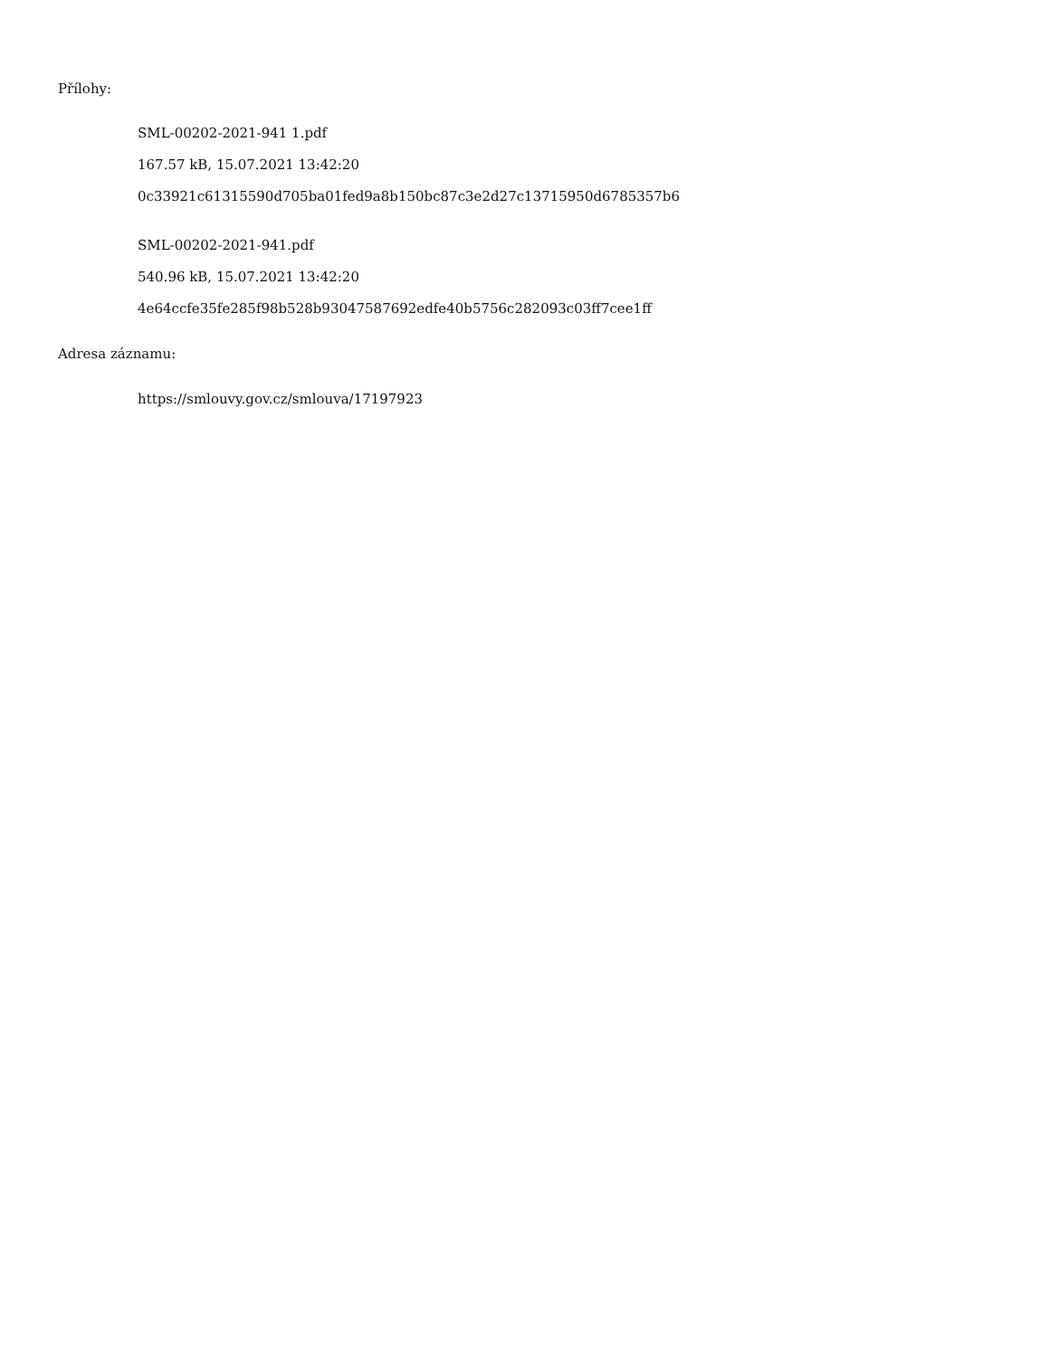Přílohy:
SML-00202-2021-941 1.pdf
167.57 kB, 15.07.2021 13:42:20
0c33921c61315590d705ba01fed9a8b150bc87c3e2d27c13715950d6785357b6
SML-00202-2021-941.pdf
540.96 kB, 15.07.2021 13:42:20
4e64ccfe35fe285f98b528b93047587692edfe40b5756c282093c03ff7cee1ff
Adresa záznamu:
https://smlouvy.gov.cz/smlouva/17197923